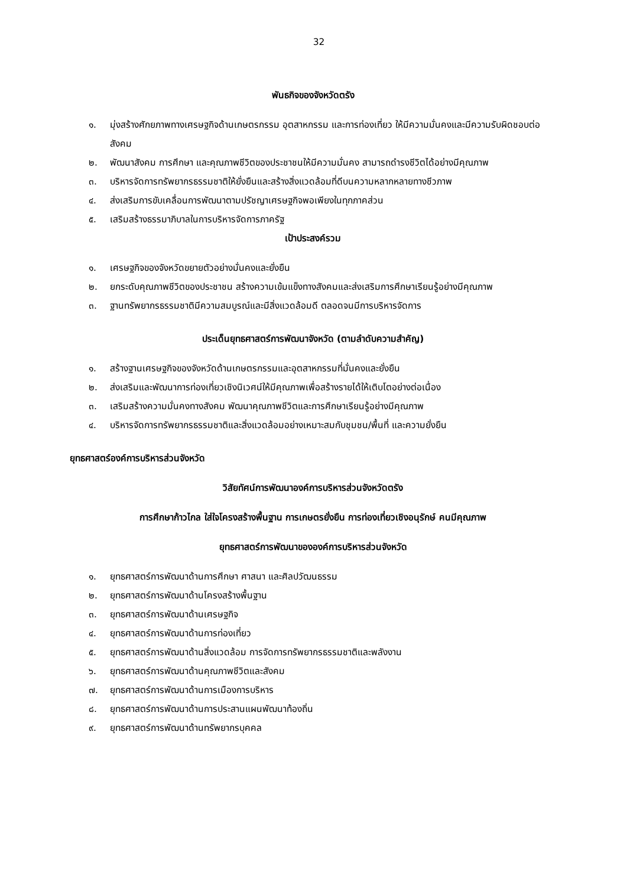32
พันธกิจของจังหวัดตรัง
๑. มุ่งสร้างศักยภาพทางเศรษฐกิจด้านเกษตรกรรม อุตสาหกรรม และการท่องเที่ยว ให้มีความมั่นคงและมีความรับผิดชอบต่อสังคม
๒. พัฒนาสังคม การศึกษา และคุณภาพชีวิตของประชาชนให้มีความมั่นคง สามารถดำรงชีวิตได้อย่างมีคุณภาพ
๓. บริหารจัดการทรัพยากรธรรมชาติให้ยั่งยืนและสร้างสิ่งแวดล้อมที่ดีบนความหลากหลายทางชีวภาพ
๔. ส่งเสริมการขับเคลื่อนการพัฒนาตามปรัชญาเศรษฐกิจพอเพียงในทุกภาคส่วน
๕. เสริมสร้างธรรมาภิบาลในการบริหารจัดการภาครัฐ
เป้าประสงค์รวม
๑. เศรษฐกิจของจังหวัดขยายตัวอย่างมั่นคงและยั่งยืน
๒. ยกระดับคุณภาพชีวิตของประชาชน สร้างความเข้มแข็งทางสังคมและส่งเสริมการศึกษาเรียนรู้อย่างมีคุณภาพ
๓. ฐานทรัพยากรธรรมชาติมีความสมบูรณ์และมีสิ่งแวดล้อมดี ตลอดจนมีการบริหารจัดการ
ประเด็นยุทธศาสตร์การพัฒนาจังหวัด (ตามลำดับความสำคัญ)
๑. สร้างฐานเศรษฐกิจของจังหวัดด้านเกษตรกรรมและอุตสาหกรรมที่มั่นคงและยั่งยืน
๒. ส่งเสริมและพัฒนาการท่องเที่ยวเชิงนิเวศน์ให้มีคุณภาพเพื่อสร้างรายได้ให้เติบโตอย่างต่อเนื่อง
๓. เสริมสร้างความมั่นคงทางสังคม พัฒนาคุณภาพชีวิตและการศึกษาเรียนรู้อย่างมีคุณภาพ
๔. บริหารจัดการทรัพยากรธรรมชาติและสิ่งแวดล้อมอย่างเหมาะสมกับชุมชน/พื้นที่ และความยั่งยืน
ยุทธศาสตร์องค์การบริหารส่วนจังหวัด
วิสัยทัศน์การพัฒนาองค์การบริหารส่วนจังหวัดตรัง
การศึกษาก้าวไกล ใส่ใจโครงสร้างพื้นฐาน การเกษตรยั่งยืน การท่องเที่ยวเชิงอนุรักษ์ คนมีคุณภาพ
ยุทธศาสตร์การพัฒนาขององค์การบริหารส่วนจังหวัด
๑. ยุทธศาสตร์การพัฒนาด้านการศึกษา ศาสนา และศิลปวัฒนธรรม
๒. ยุทธศาสตร์การพัฒนาด้านโครงสร้างพื้นฐาน
๓. ยุทธศาสตร์การพัฒนาด้านเศรษฐกิจ
๔. ยุทธศาสตร์การพัฒนาด้านการท่องเที่ยว
๕. ยุทธศาสตร์การพัฒนาด้านสิ่งแวดล้อม การจัดการทรัพยากรธรรมชาติและพลังงาน
๖. ยุทธศาสตร์การพัฒนาด้านคุณภาพชีวิตและสังคม
๗. ยุทธศาสตร์การพัฒนาด้านการเมืองการบริหาร
๘. ยุทธศาสตร์การพัฒนาด้านการประสานแผนพัฒนาท้องถิ่น
๙. ยุทธศาสตร์การพัฒนาด้านทรัพยากรบุคคล